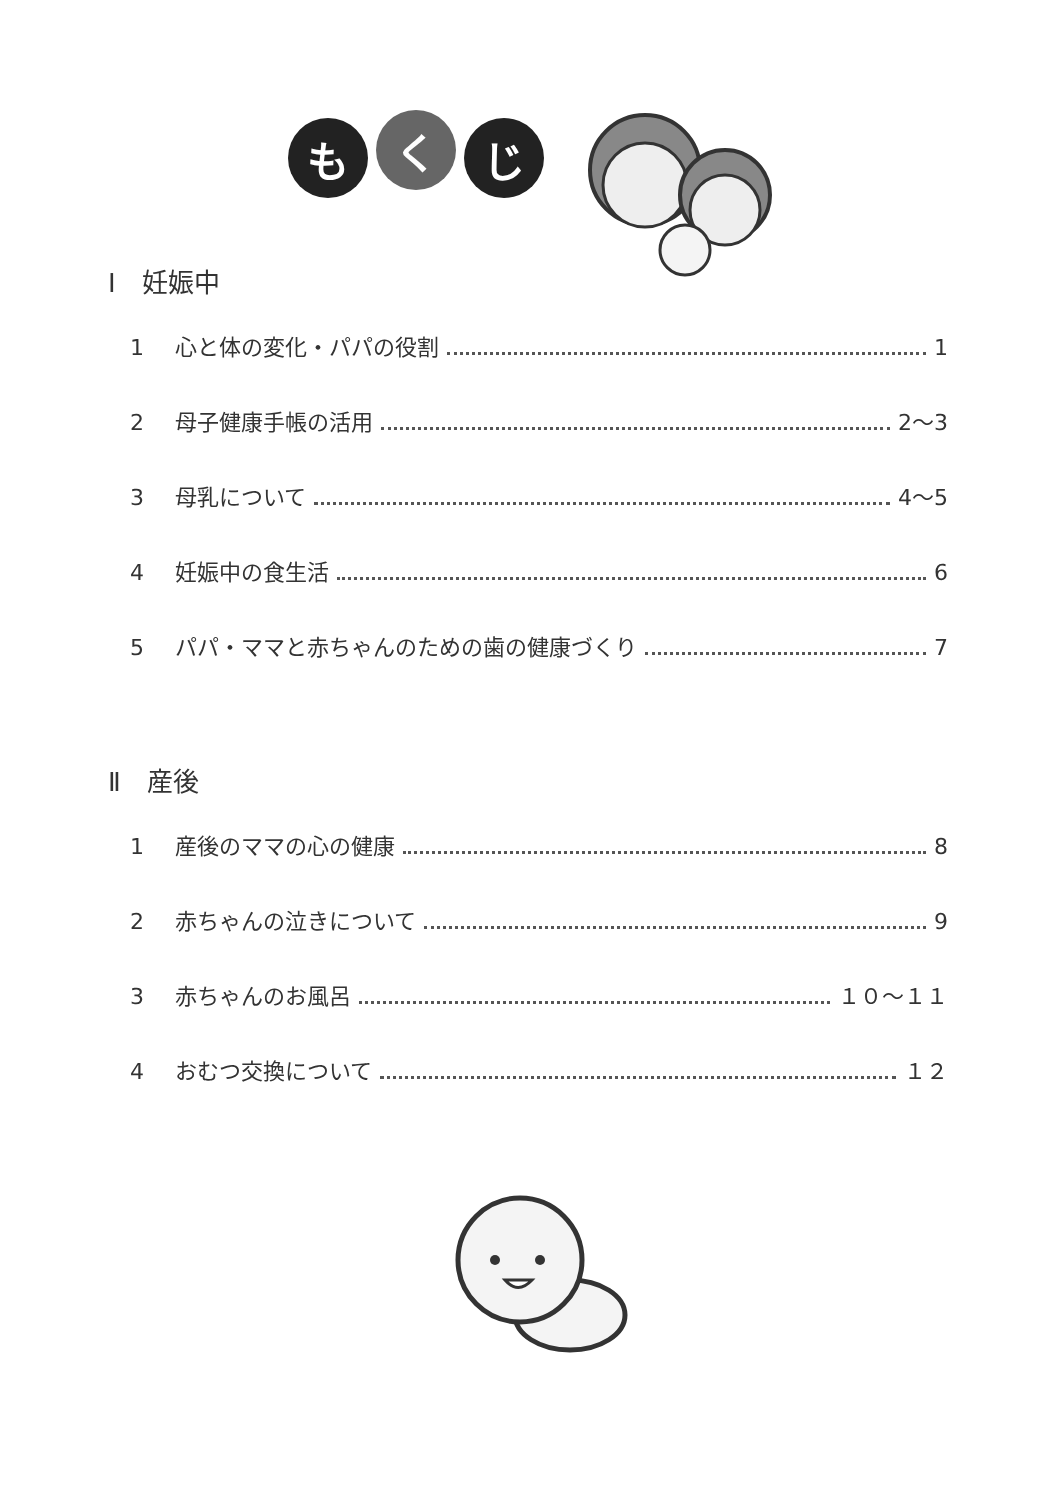も
く
じ
Ⅰ　妊娠中
1 心と体の変化・パパの役割 1
2 母子健康手帳の活用 2～3
3 母乳について 4～5
4 妊娠中の食生活 6
5 パパ・ママと赤ちゃんのための歯の健康づくり 7
Ⅱ　産後
1 産後のママの心の健康 8
2 赤ちゃんの泣きについて 9
3 赤ちゃんのお風呂 １０～１１
4 おむつ交換について １２